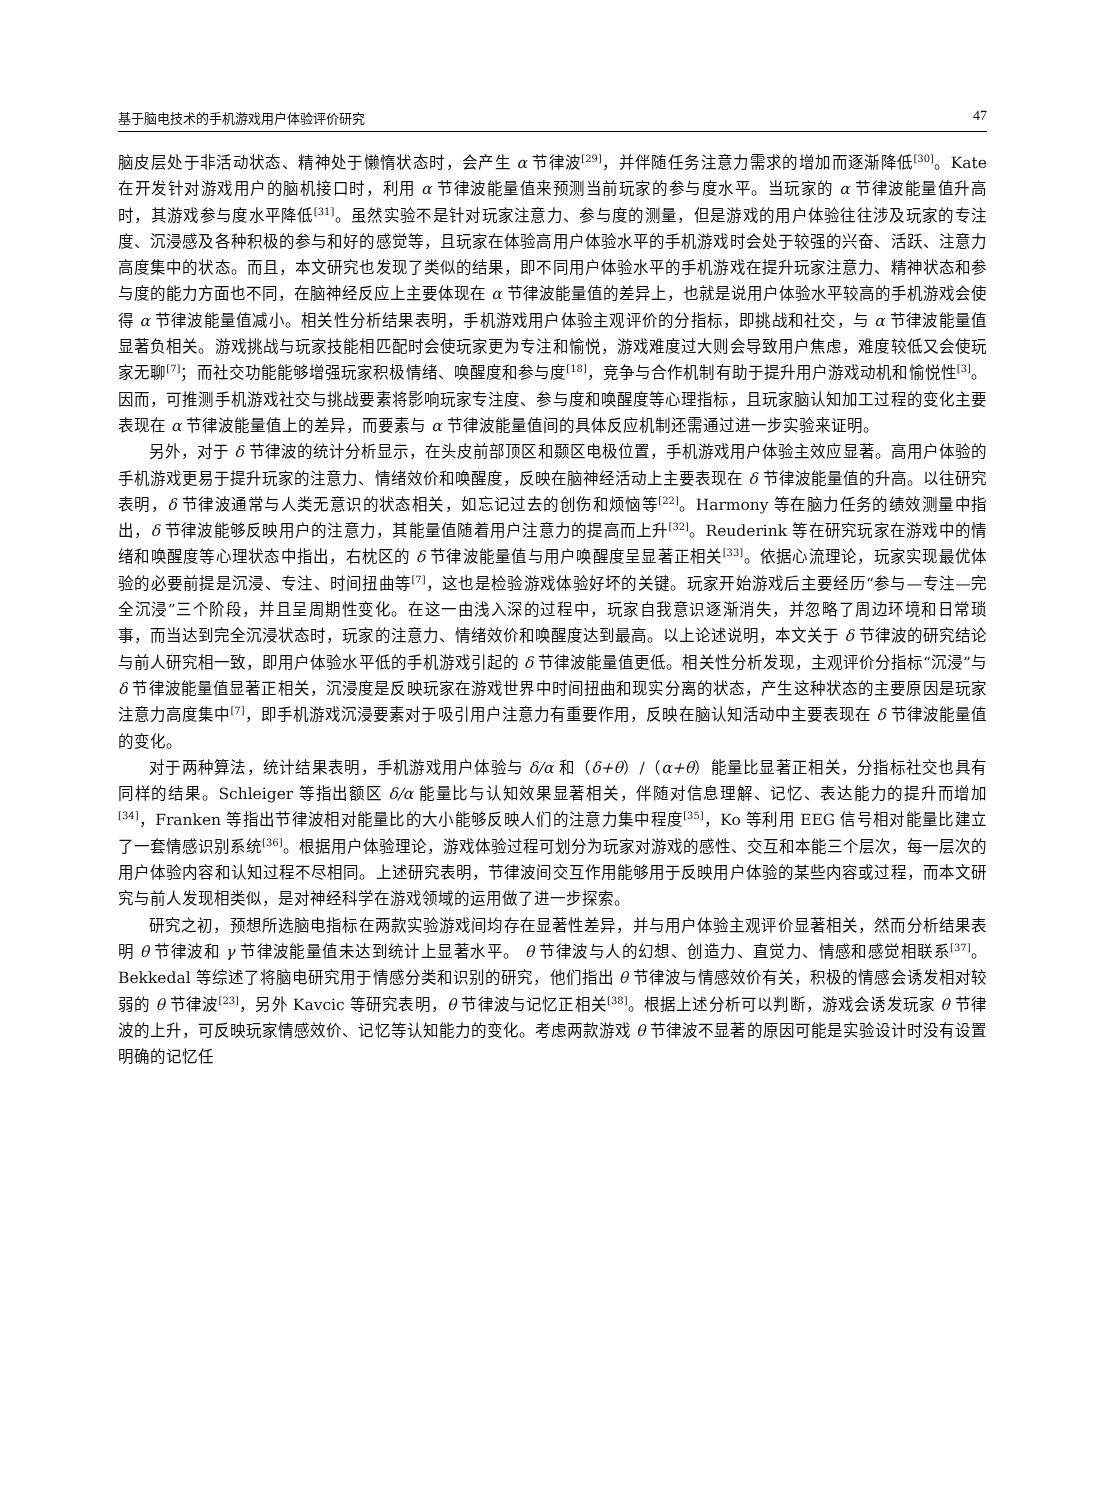基于脑电技术的手机游戏用户体验评价研究 47
脑皮层处于非活动状态、精神处于懒惰状态时，会产生 α 节律波<sup>[29]</sup>，并伴随任务注意力需求的增加而逐渐降低<sup>[30]</sup>。Kate 在开发针对游戏用户的脑机接口时，利用 α 节律波能量值来预测当前玩家的参与度水平。当玩家的 α 节律波能量值升高时，其游戏参与度水平降低<sup>[31]</sup>。虽然实验不是针对玩家注意力、参与度的测量，但是游戏的用户体验往往涉及玩家的专注度、沉浸感及各种积极的参与和好的感觉等，且玩家在体验高用户体验水平的手机游戏时会处于较强的兴奋、活跃、注意力高度集中的状态。而且，本文研究也发现了类似的结果，即不同用户体验水平的手机游戏在提升玩家注意力、精神状态和参与度的能力方面也不同，在脑神经反应上主要体现在 α 节律波能量值的差异上，也就是说用户体验水平较高的手机游戏会使得 α 节律波能量值减小。相关性分析结果表明，手机游戏用户体验主观评价的分指标，即挑战和社交，与 α 节律波能量值显著负相关。游戏挑战与玩家技能相匹配时会使玩家更为专注和愉悦，游戏难度过大则会导致用户焦虑，难度较低又会使玩家无聊<sup>[7]</sup>；而社交功能能够增强玩家积极情绪、唤醒度和参与度<sup>[18]</sup>，竞争与合作机制有助于提升用户游戏动机和愉悦性<sup>[3]</sup>。因而，可推测手机游戏社交与挑战要素将影响玩家专注度、参与度和唤醒度等心理指标，且玩家脑认知加工过程的变化主要表现在 α 节律波能量值上的差异，而要素与 α 节律波能量值间的具体反应机制还需通过进一步实验来证明。
另外，对于 δ 节律波的统计分析显示，在头皮前部顶区和颞区电极位置，手机游戏用户体验主效应显著。高用户体验的手机游戏更易于提升玩家的注意力、情绪效价和唤醒度，反映在脑神经活动上主要表现在 δ 节律波能量值的升高。以往研究表明，δ 节律波通常与人类无意识的状态相关，如忘记过去的创伤和烦恼等<sup>[22]</sup>。Harmony 等在脑力任务的绩效测量中指出，δ 节律波能够反映用户的注意力，其能量值随着用户注意力的提高而上升<sup>[32]</sup>。Reuderink 等在研究玩家在游戏中的情绪和唤醒度等心理状态中指出，右枕区的 δ 节律波能量值与用户唤醒度呈显著正相关<sup>[33]</sup>。依据心流理论，玩家实现最优体验的必要前提是沉浸、专注、时间扭曲等<sup>[7]</sup>，这也是检验游戏体验好坏的关键。玩家开始游戏后主要经历“参与—专注—完全沉浸”三个阶段，并且呈周期性变化。在这一由浅入深的过程中，玩家自我意识逐渐消失，并忽略了周边环境和日常琐事，而当达到完全沉浸状态时，玩家的注意力、情绪效价和唤醒度达到最高。以上论述说明，本文关于 δ 节律波的研究结论与前人研究相一致，即用户体验水平低的手机游戏引起的 δ 节律波能量值更低。相关性分析发现，主观评价分指标“沉浸”与 δ 节律波能量值显著正相关，沉浸度是反映玩家在游戏世界中时间扭曲和现实分离的状态，产生这种状态的主要原因是玩家注意力高度集中<sup>[7]</sup>，即手机游戏沉浸要素对于吸引用户注意力有重要作用，反映在脑认知活动中主要表现在 δ 节律波能量值的变化。
对于两种算法，统计结果表明，手机游戏用户体验与 δ/α 和（δ+θ）/（α+θ）能量比显著正相关，分指标社交也具有同样的结果。Schleiger 等指出额区 δ/α 能量比与认知效果显著相关，伴随对信息理解、记忆、表达能力的提升而增加<sup>[34]</sup>，Franken 等指出节律波相对能量比的大小能够反映人们的注意力集中程度<sup>[35]</sup>，Ko 等利用 EEG 信号相对能量比建立了一套情感识别系统<sup>[36]</sup>。根据用户体验理论，游戏体验过程可划分为玩家对游戏的感性、交互和本能三个层次，每一层次的用户体验内容和认知过程不尽相同。上述研究表明，节律波间交互作用能够用于反映用户体验的某些内容或过程，而本文研究与前人发现相类似，是对神经科学在游戏领域的运用做了进一步探索。
研究之初，预想所选脑电指标在两款实验游戏间均存在显著性差异，并与用户体验主观评价显著相关，然而分析结果表明 θ 节律波和 γ 节律波能量值未达到统计上显著水平。 θ 节律波与人的幻想、创造力、直觉力、情感和感觉相联系<sup>[37]</sup>。Bekkedal 等综述了将脑电研究用于情感分类和识别的研究，他们指出 θ 节律波与情感效价有关，积极的情感会诱发相对较弱的 θ 节律波<sup>[23]</sup>，另外 Kavcic 等研究表明，θ 节律波与记忆正相关<sup>[38]</sup>。根据上述分析可以判断，游戏会诱发玩家 θ 节律波的上升，可反映玩家情感效价、记忆等认知能力的变化。考虑两款游戏 θ 节律波不显著的原因可能是实验设计时没有设置明确的记忆任